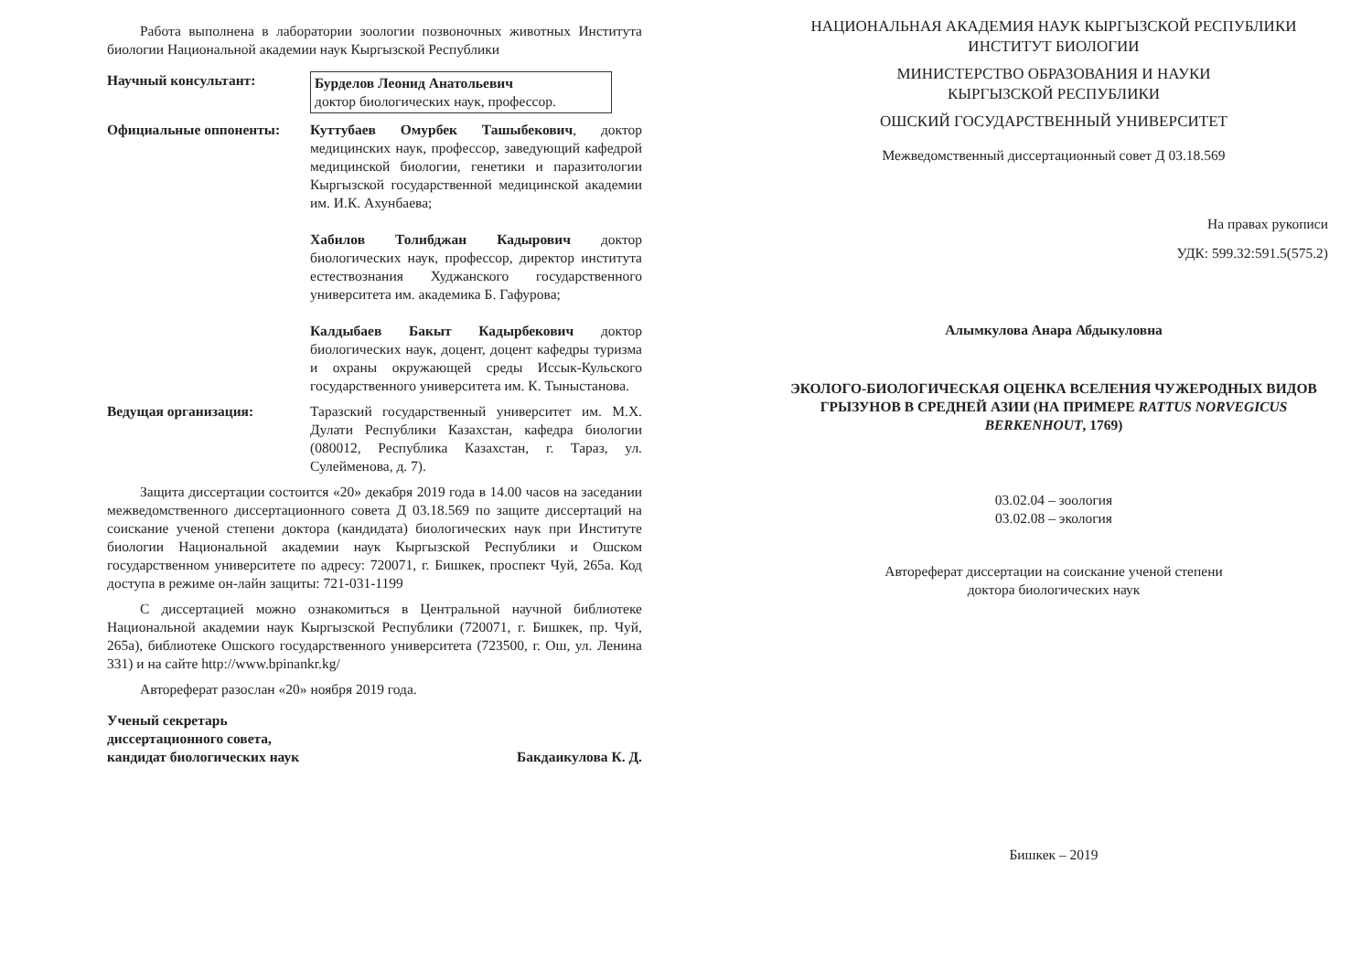Работа выполнена в лаборатории зоологии позвоночных животных Института биологии Национальной академии наук Кыргызской Республики
Научный консультант: Бурделов Леонид Анатольевич
доктор биологических наук, профессор.
Официальные оппоненты: Куттубаев Омурбек Ташыбекович, доктор медицинских наук, профессор, заведующий кафедрой медицинской биологии, генетики и паразитологии Кыргызской государственной медицинской академии им. И.К. Ахунбаева;
Хабилов Толибджан Кадырович доктор биологических наук, профессор, директор института естествознания Худжанского государственного университета им. академика Б. Гафурова;
Калдыбаев Бакыт Кадырбекович доктор биологических наук, доцент, доцент кафедры туризма и охраны окружающей среды Иссык-Кульского государственного университета им. К. Тыныстанова.
Ведущая организация: Таразский государственный университет им. М.Х. Дулати Республики Казахстан, кафедра биологии (080012, Республика Казахстан, г. Тараз, ул. Сулейменова, д. 7).
Защита диссертации состоится «20» декабря 2019 года в 14.00 часов на заседании межведомственного диссертационного совета Д 03.18.569 по защите диссертаций на соискание ученой степени доктора (кандидата) биологических наук при Институте биологии Национальной академии наук Кыргызской Республики и Ошском государственном университете по адресу: 720071, г. Бишкек, проспект Чуй, 265а. Код доступа в режиме он-лайн защиты: 721-031-1199
С диссертацией можно ознакомиться в Центральной научной библиотеке Национальной академии наук Кыргызской Республики (720071, г. Бишкек, пр. Чуй, 265а), библиотеке Ошского государственного университета (723500, г. Ош, ул. Ленина 331) и на сайте http://www.bpinankr.kg/
Автореферат разослан «20» ноября 2019 года.
Ученый секретарь
диссертационного совета,
кандидат биологических наук Бакдаикулова К. Д.
НАЦИОНАЛЬНАЯ АКАДЕМИЯ НАУК КЫРГЫЗСКОЙ РЕСПУБЛИКИ
ИНСТИТУТ БИОЛОГИИ
МИНИСТЕРСТВО ОБРАЗОВАНИЯ И НАУКИ
КЫРГЫЗСКОЙ РЕСПУБЛИКИ
ОШСКИЙ ГОСУДАРСТВЕННЫЙ УНИВЕРСИТЕТ
Межведомственный диссертационный совет Д 03.18.569
На правах рукописи
УДК: 599.32:591.5(575.2)
Алымкулова Анара Абдыкуловна
ЭКОЛОГО-БИОЛОГИЧЕСКАЯ ОЦЕНКА ВСЕЛЕНИЯ ЧУЖЕРОДНЫХ ВИДОВ ГРЫЗУНОВ В СРЕДНЕЙ АЗИИ (НА ПРИМЕРЕ RATTUS NORVEGICUS BERKENHOUT, 1769)
03.02.04 – зоология
03.02.08 – экология
Автореферат диссертации на соискание ученой степени
доктора биологических наук
Бишкек – 2019